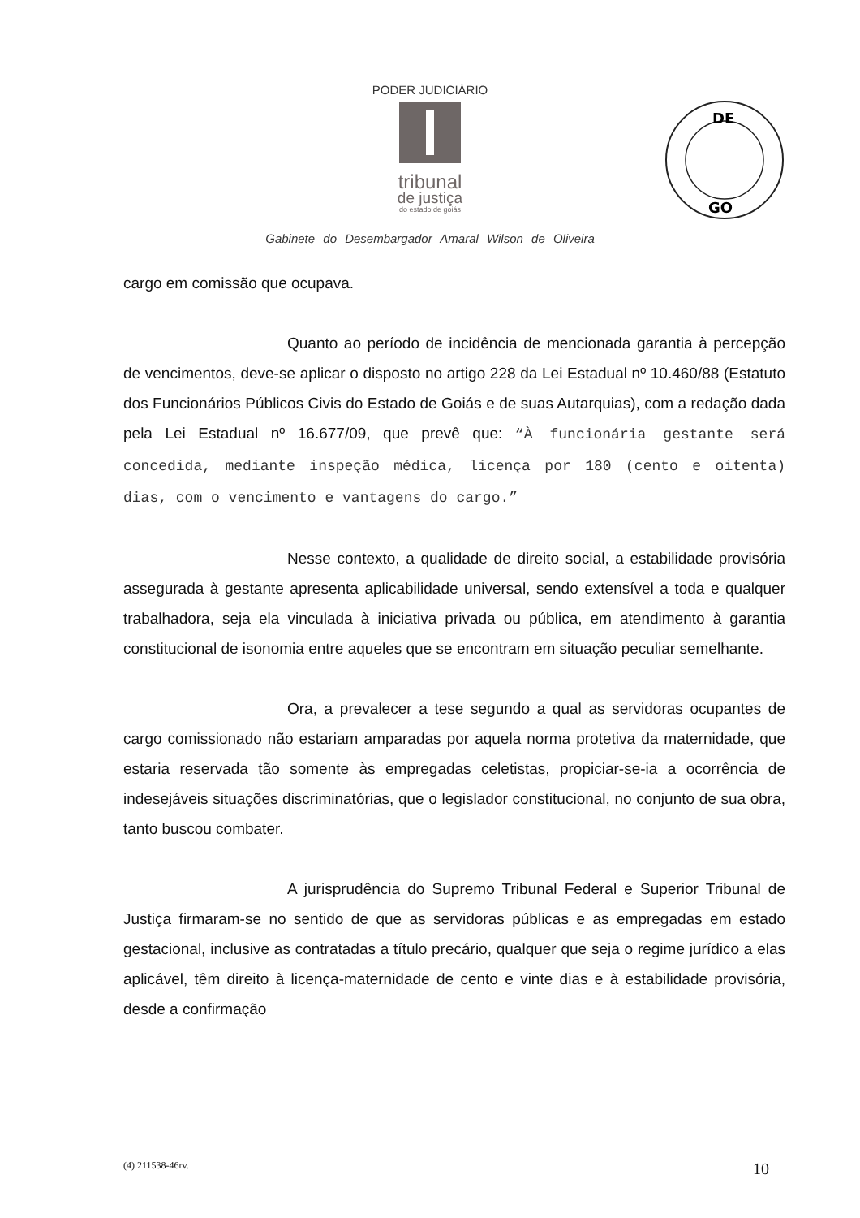PODER JUDICIÁRIO
tribunal
de justiça
do estado de goiás
DE
GO
Gabinete do Desembargador Amaral Wilson de Oliveira
cargo em comissão que ocupava.
Quanto ao período de incidência de mencionada garantia à percepção de vencimentos, deve-se aplicar o disposto no artigo 228 da Lei Estadual nº 10.460/88 (Estatuto dos Funcionários Públicos Civis do Estado de Goiás e de suas Autarquias), com a redação dada pela Lei Estadual nº 16.677/09, que prevê que: “À funcionária gestante será concedida, mediante inspeção médica, licença por 180 (cento e oitenta) dias, com o vencimento e vantagens do cargo.”
Nesse contexto, a qualidade de direito social, a estabilidade provisória assegurada à gestante apresenta aplicabilidade universal, sendo extensível a toda e qualquer trabalhadora, seja ela vinculada à iniciativa privada ou pública, em atendimento à garantia constitucional de isonomia entre aqueles que se encontram em situação peculiar semelhante.
Ora, a prevalecer a tese segundo a qual as servidoras ocupantes de cargo comissionado não estariam amparadas por aquela norma protetiva da maternidade, que estaria reservada tão somente às empregadas celetistas, propiciar-se-ia a ocorrência de indesejáveis situações discriminatórias, que o legislador constitucional, no conjunto de sua obra, tanto buscou combater.
A jurisprudência do Supremo Tribunal Federal e Superior Tribunal de Justiça firmaram-se no sentido de que as servidoras públicas e as empregadas em estado gestacional, inclusive as contratadas a título precário, qualquer que seja o regime jurídico a elas aplicável, têm direito à licença-maternidade de cento e vinte dias e à estabilidade provisória, desde a confirmação
(4) 211538-46rv. 10